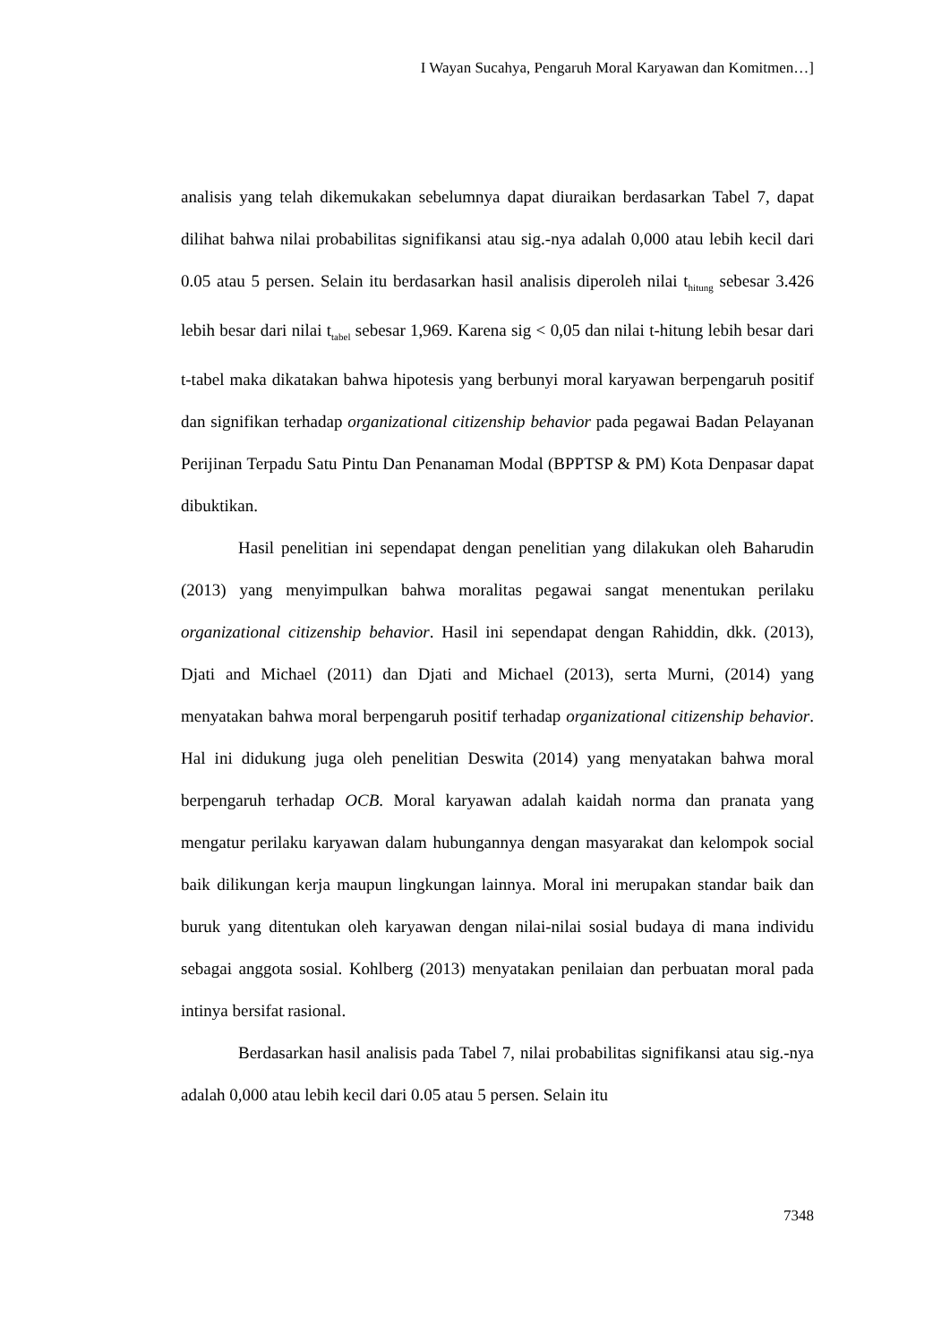I Wayan Sucahya, Pengaruh Moral Karyawan dan Komitmen…]
analisis yang telah dikemukakan sebelumnya dapat diuraikan berdasarkan Tabel 7, dapat dilihat bahwa nilai probabilitas signifikansi atau sig.-nya adalah 0,000 atau lebih kecil dari 0.05 atau 5 persen. Selain itu berdasarkan hasil analisis diperoleh nilai t<sub>hitung</sub> sebesar 3.426 lebih besar dari nilai t<sub>tabel</sub> sebesar 1,969. Karena sig < 0,05 dan nilai t-hitung lebih besar dari t-tabel maka dikatakan bahwa hipotesis yang berbunyi moral karyawan berpengaruh positif dan signifikan terhadap organizational citizenship behavior pada pegawai Badan Pelayanan Perijinan Terpadu Satu Pintu Dan Penanaman Modal (BPPTSP & PM) Kota Denpasar dapat dibuktikan.
Hasil penelitian ini sependapat dengan penelitian yang dilakukan oleh Baharudin (2013) yang menyimpulkan bahwa moralitas pegawai sangat menentukan perilaku organizational citizenship behavior. Hasil ini sependapat dengan Rahiddin, dkk. (2013), Djati and Michael (2011) dan Djati and Michael (2013), serta Murni, (2014) yang menyatakan bahwa moral berpengaruh positif terhadap organizational citizenship behavior. Hal ini didukung juga oleh penelitian Deswita (2014) yang menyatakan bahwa moral berpengaruh terhadap OCB. Moral karyawan adalah kaidah norma dan pranata yang mengatur perilaku karyawan dalam hubungannya dengan masyarakat dan kelompok social baik dilikungan kerja maupun lingkungan lainnya. Moral ini merupakan standar baik dan buruk yang ditentukan oleh karyawan dengan nilai-nilai sosial budaya di mana individu sebagai anggota sosial. Kohlberg (2013) menyatakan penilaian dan perbuatan moral pada intinya bersifat rasional.
Berdasarkan hasil analisis pada Tabel 7, nilai probabilitas signifikansi atau sig.-nya adalah 0,000 atau lebih kecil dari 0.05 atau 5 persen. Selain itu
7348